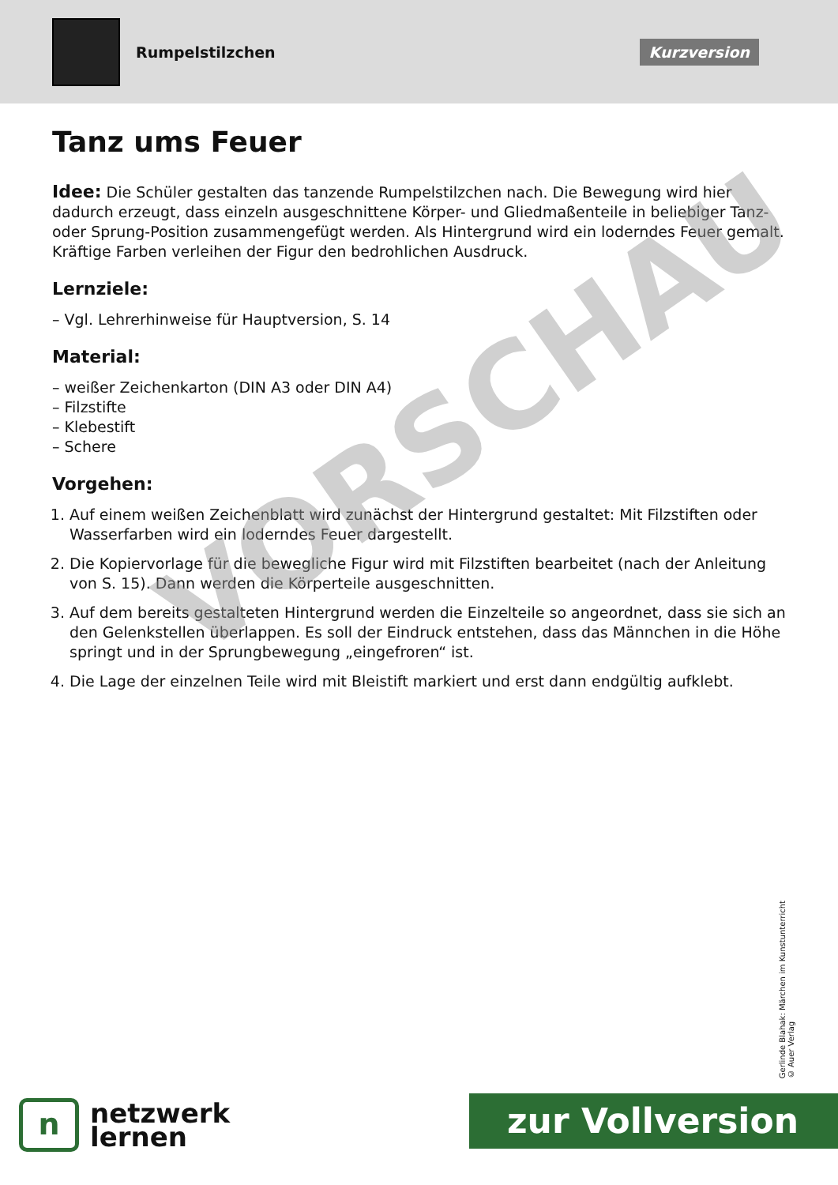Rumpelstilzchen
Kurzversion
Tanz ums Feuer
Idee: Die Schüler gestalten das tanzende Rumpelstilzchen nach. Die Bewegung wird hier dadurch erzeugt, dass einzeln ausgeschnittene Körper- und Gliedmaßenteile in beliebiger Tanz- oder Sprung-Position zusammengefügt werden. Als Hintergrund wird ein loderndes Feuer gemalt. Kräftige Farben verleihen der Figur den bedrohlichen Ausdruck.
Lernziele:
– Vgl. Lehrerhinweise für Hauptversion, S. 14
Material:
– weißer Zeichenkarton (DIN A3 oder DIN A4)
– Filzstifte
– Klebestift
– Schere
Vorgehen:
1. Auf einem weißen Zeichenblatt wird zunächst der Hintergrund gestaltet: Mit Filzstiften oder Wasserfarben wird ein loderndes Feuer dargestellt.
2. Die Kopiervorlage für die bewegliche Figur wird mit Filzstiften bearbeitet (nach der Anleitung von S. 15). Dann werden die Körperteile ausgeschnitten.
3. Auf dem bereits gestalteten Hintergrund werden die Einzelteile so angeordnet, dass sie sich an den Gelenkstellen überlappen. Es soll der Eindruck entstehen, dass das Männchen in die Höhe springt und in der Sprungbewegung „eingefroren“ ist.
4. Die Lage der einzelnen Teile wird mit Bleistift markiert und erst dann endgültig aufklebt.
VORSCHAU
Gerlinde Blahak: Märchen im Kunstunterricht
© Auer Verlag
n
netzwerk
lernen
zur Vollversion